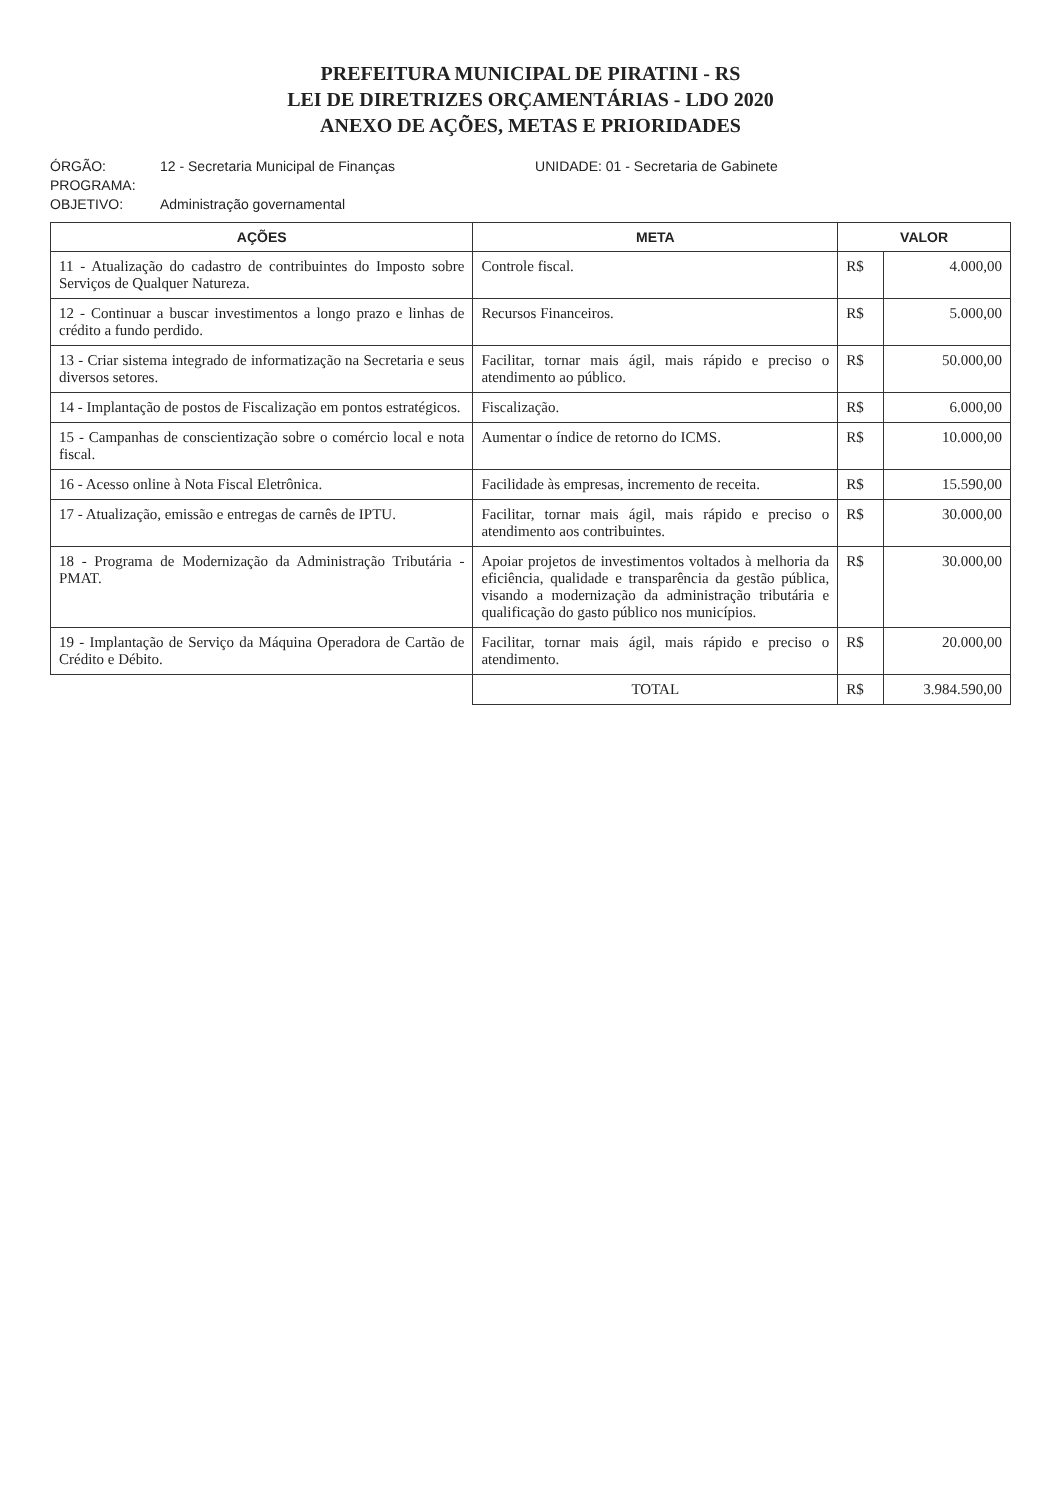PREFEITURA MUNICIPAL DE PIRATINI - RS
LEI DE DIRETRIZES ORÇAMENTÁRIAS - LDO 2020
ANEXO DE AÇÕES, METAS E PRIORIDADES
ÓRGÃO: 12 - Secretaria Municipal de Finanças UNIDADE: 01 - Secretaria de Gabinete
PROGRAMA:
OBJETIVO: Administração governamental
| AÇÕES | META | VALOR | |
| --- | --- | --- | --- |
| 11 - Atualização do cadastro de contribuintes do Imposto sobre Serviços de Qualquer Natureza. | Controle fiscal. | R$ | 4.000,00 |
| 12 - Continuar a buscar investimentos a longo prazo e linhas de crédito a fundo perdido. | Recursos Financeiros. | R$ | 5.000,00 |
| 13 - Criar sistema integrado de informatização na Secretaria e seus diversos setores. | Facilitar, tornar mais ágil, mais rápido e preciso o atendimento ao público. | R$ | 50.000,00 |
| 14 - Implantação de postos de Fiscalização em pontos estratégicos. | Fiscalização. | R$ | 6.000,00 |
| 15 - Campanhas de conscientização sobre o comércio local e nota fiscal. | Aumentar o índice de retorno do ICMS. | R$ | 10.000,00 |
| 16 - Acesso online à Nota Fiscal Eletrônica. | Facilidade às empresas, incremento de receita. | R$ | 15.590,00 |
| 17 - Atualização, emissão e entregas de carnês de IPTU. | Facilitar, tornar mais ágil, mais rápido e preciso o atendimento aos contribuintes. | R$ | 30.000,00 |
| 18 - Programa de Modernização da Administração Tributária - PMAT. | Apoiar projetos de investimentos voltados à melhoria da eficiência, qualidade e transparência da gestão pública, visando a modernização da administração tributária e qualificação do gasto público nos municípios. | R$ | 30.000,00 |
| 19 - Implantação de Serviço da Máquina Operadora de Cartão de Crédito e Débito. | Facilitar, tornar mais ágil, mais rápido e preciso o atendimento. | R$ | 20.000,00 |
| | TOTAL | R$ | 3.984.590,00 |